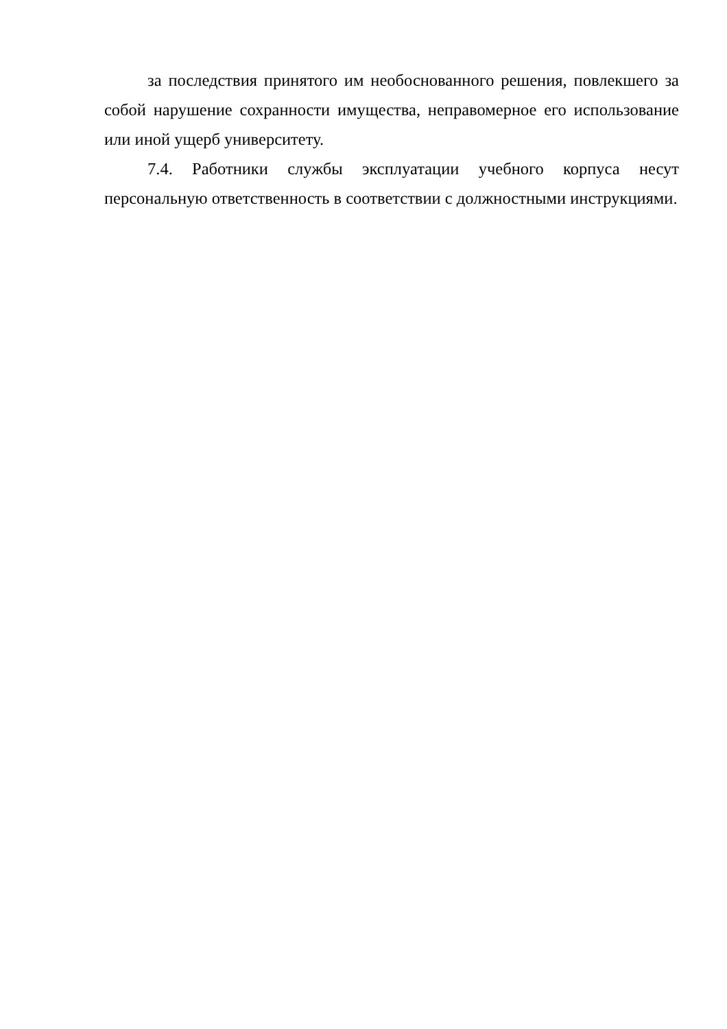за последствия принятого им необоснованного решения, повлекшего за собой нарушение сохранности имущества, неправомерное его использование или иной ущерб университету.
7.4. Работники службы эксплуатации учебного корпуса несут персональную ответственность в соответствии с должностными инструкциями.